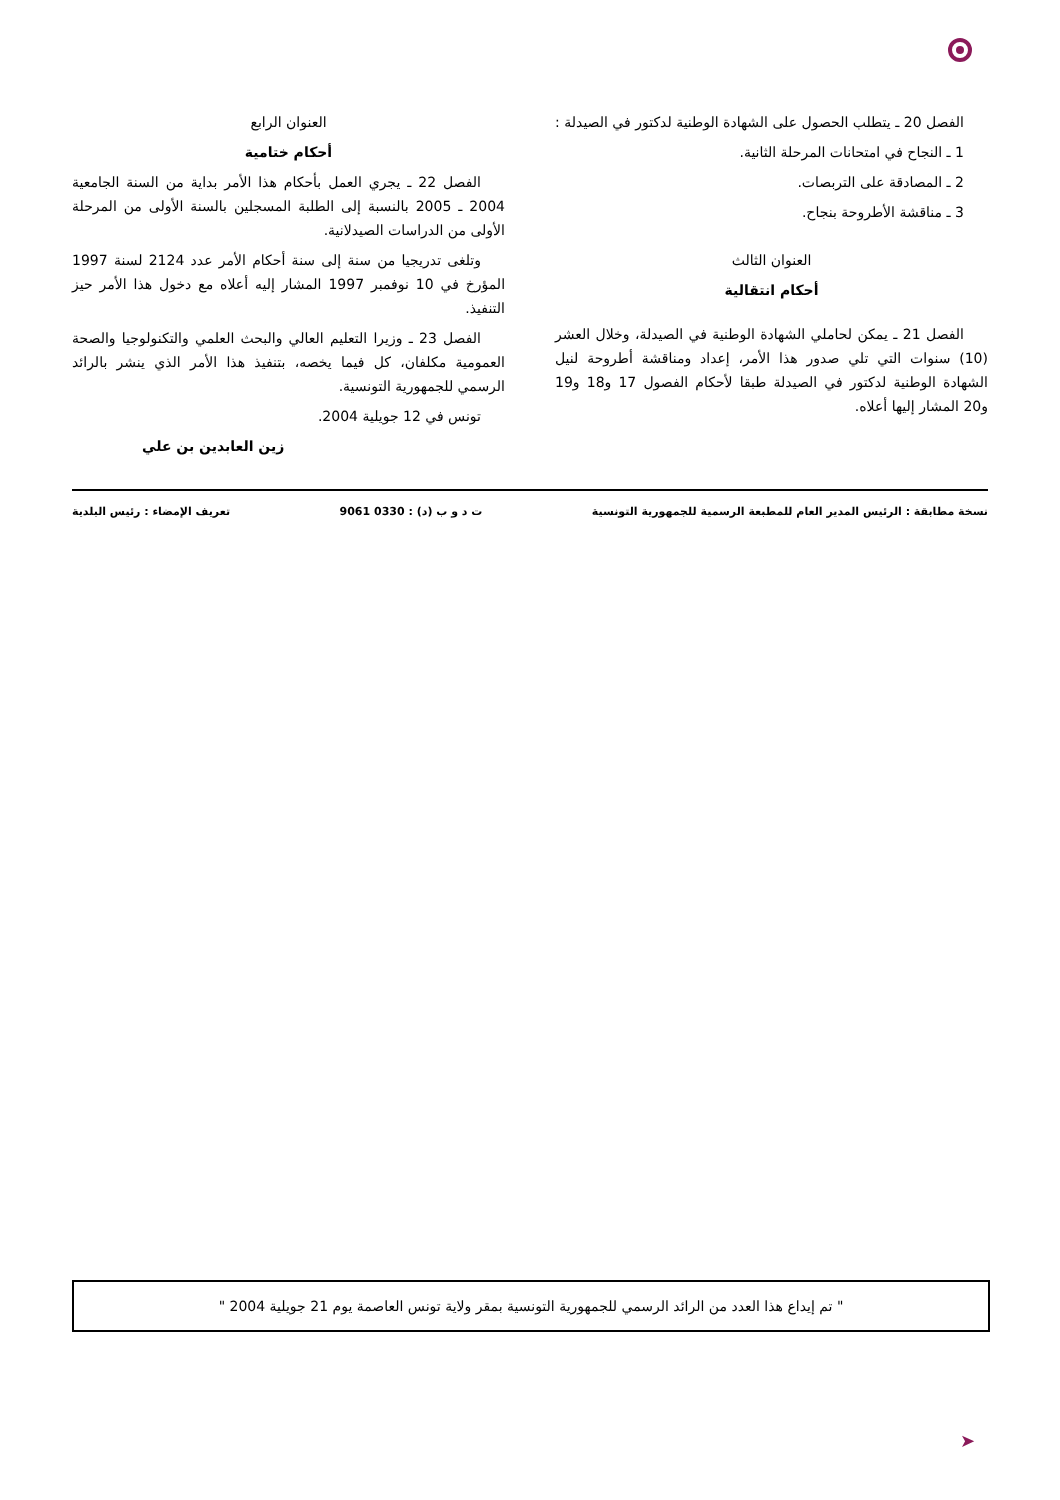الفصل 20 ـ يتطلب الحصول على الشهادة الوطنية لدكتور في الصيدلة :
1 ـ النجاح في امتحانات المرحلة الثانية.
2 ـ المصادقة على التربصات.
3 ـ مناقشة الأطروحة بنجاح.
العنوان الثالث
أحكام انتقالية
الفصل 21 ـ يمكن لحاملي الشهادة الوطنية في الصيدلة، وخلال العشر (10) سنوات التي تلي صدور هذا الأمر، إعداد ومناقشة أطروحة لنيل الشهادة الوطنية لدكتور في الصيدلة طبقا لأحكام الفصول 17 و18 و19 و20 المشار إليها أعلاه.
العنوان الرابع
أحكام ختامية
الفصل 22 ـ يجري العمل بأحكام هذا الأمر بداية من السنة الجامعية 2004 ـ 2005 بالنسبة إلى الطلبة المسجلين بالسنة الأولى من المرحلة الأولى من الدراسات الصيدلانية.
وتلغى تدريجيا من سنة إلى سنة أحكام الأمر عدد 2124 لسنة 1997 المؤرخ في 10 نوفمبر 1997 المشار إليه أعلاه مع دخول هذا الأمر حيز التنفيذ.
الفصل 23 ـ وزيرا التعليم العالي والبحث العلمي والتكنولوجيا والصحة العمومية مكلفان، كل فيما يخصه، بتنفيذ هذا الأمر الذي ينشر بالرائد الرسمي للجمهورية التونسية.
تونس في 12 جويلية 2004.
زين العابدين بن علي
نسخة مطابقة : الرئيس المدير العام للمطبعة الرسمية للجمهورية التونسية ت د و ب (د) : 0330 9061 تعريف الإمضاء : رئيس البلدية
" تم إيداع هذا العدد من الرائد الرسمي للجمهورية التونسية بمقر ولاية تونس العاصمة يوم 21 جويلية 2004 "
➤